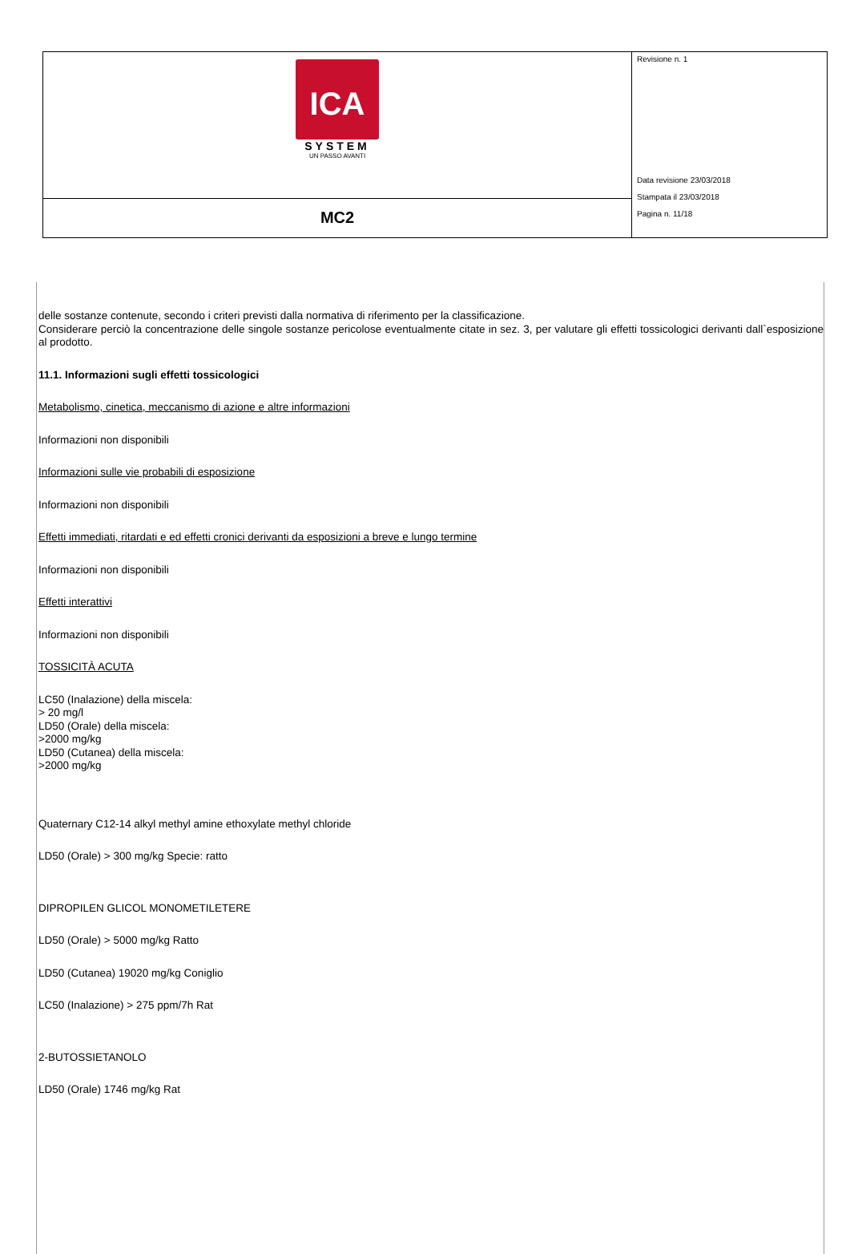| ICA SYSTEM UN PASSO AVANTI | Revisione n. 1 Data revisione 23/03/2018 Stampata il 23/03/2018 Pagina n. 11/18 |
| MC2 | |
delle sostanze contenute, secondo i criteri previsti dalla normativa di riferimento per la classificazione.
Considerare perciò la concentrazione delle singole sostanze pericolose eventualmente citate in sez. 3, per valutare gli effetti tossicologici derivanti dall`esposizione al prodotto.
11.1. Informazioni sugli effetti tossicologici
Metabolismo, cinetica, meccanismo di azione e altre informazioni
Informazioni non disponibili
Informazioni sulle vie probabili di esposizione
Informazioni non disponibili
Effetti immediati, ritardati e ed effetti cronici derivanti da esposizioni a breve e lungo termine
Informazioni non disponibili
Effetti interattivi
Informazioni non disponibili
TOSSICITÀ ACUTA
LC50 (Inalazione) della miscela:
> 20 mg/l
LD50 (Orale) della miscela:
>2000 mg/kg
LD50 (Cutanea) della miscela:
>2000 mg/kg
Quaternary C12-14 alkyl methyl amine ethoxylate methyl chloride
LD50 (Orale) > 300 mg/kg Specie: ratto
DIPROPILEN GLICOL MONOMETILETERE
LD50 (Orale) > 5000 mg/kg Ratto
LD50 (Cutanea) 19020 mg/kg Coniglio
LC50 (Inalazione) > 275 ppm/7h Rat
2-BUTOSSIETANOLO
LD50 (Orale) 1746 mg/kg Rat